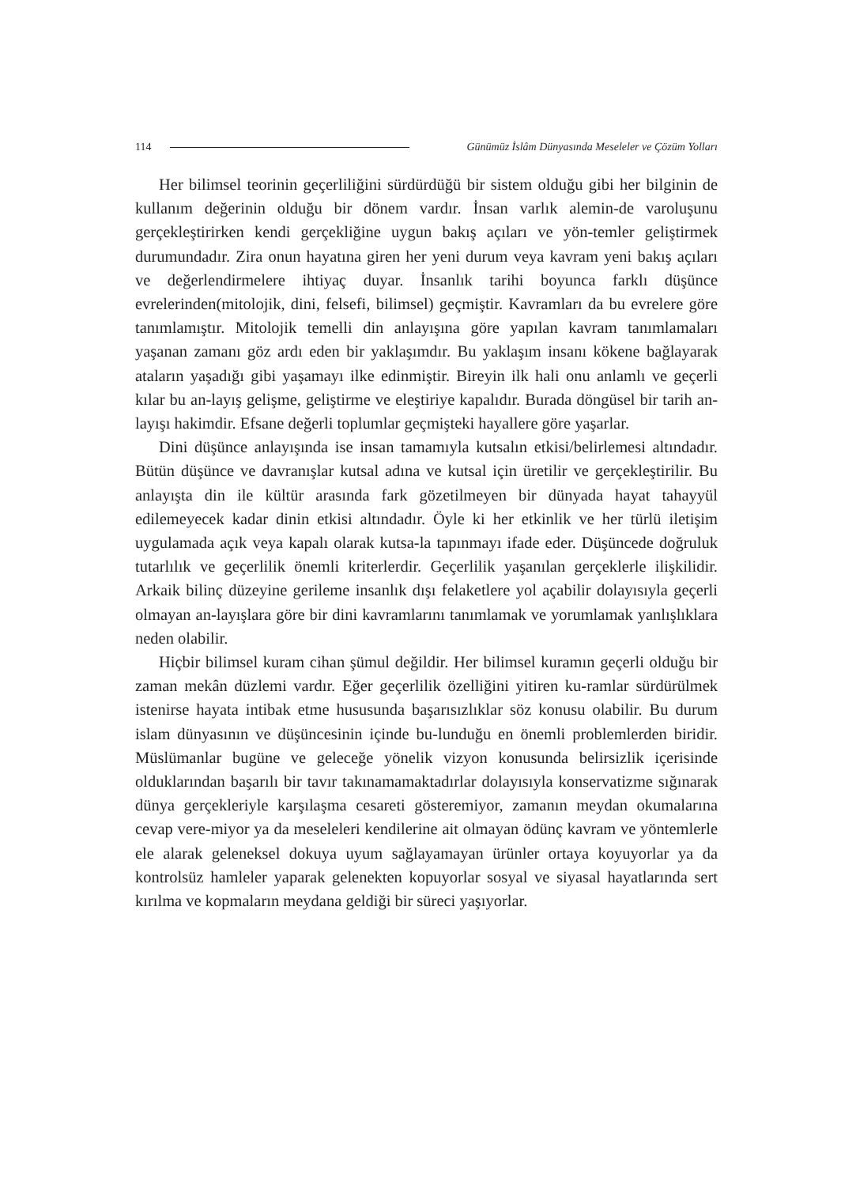114 Günümüz İslâm Dünyasında Meseleler ve Çözüm Yolları
Her bilimsel teorinin geçerliliğini sürdürdüğü bir sistem olduğu gibi her bilginin de kullanım değerinin olduğu bir dönem vardır. İnsan varlık alemin-de varoluşunu gerçekleştirirken kendi gerçekliğine uygun bakış açıları ve yön-temler geliştirmek durumundadır. Zira onun hayatına giren her yeni durum veya kavram yeni bakış açıları ve değerlendirmelere ihtiyaç duyar. İnsanlık tarihi boyunca farklı düşünce evrelerinden(mitolojik, dini, felsefi, bilimsel) geçmiştir. Kavramları da bu evrelere göre tanımlamıştır. Mitolojik temelli din anlayışına göre yapılan kavram tanımlamaları yaşanan zamanı göz ardı eden bir yaklaşımdır. Bu yaklaşım insanı kökene bağlayarak ataların yaşadığı gibi yaşamayı ilke edinmiştir. Bireyin ilk hali onu anlamlı ve geçerli kılar bu an-layış gelişme, geliştirme ve eleştiriye kapalıdır. Burada döngüsel bir tarih an-layışı hakimdir. Efsane değerli toplumlar geçmişteki hayallere göre yaşarlar.
Dini düşünce anlayışında ise insan tamamıyla kutsalın etkisi/belirlemesi altındadır. Bütün düşünce ve davranışlar kutsal adına ve kutsal için üretilir ve gerçekleştirilir. Bu anlayışta din ile kültür arasında fark gözetilmeyen bir dünyada hayat tahayyül edilemeyecek kadar dinin etkisi altındadır. Öyle ki her etkinlik ve her türlü iletişim uygulamada açık veya kapalı olarak kutsa-la tapınmayı ifade eder. Düşüncede doğruluk tutarlılık ve geçerlilik önemli kriterlerdir. Geçerlilik yaşanılan gerçeklerle ilişkilidir. Arkaik bilinç düzeyine gerileme insanlık dışı felaketlere yol açabilir dolayısıyla geçerli olmayan an-layışlara göre bir dini kavramlarını tanımlamak ve yorumlamak yanlışlıklara neden olabilir.
Hiçbir bilimsel kuram cihan şümul değildir. Her bilimsel kuramın geçerli olduğu bir zaman mekân düzlemi vardır. Eğer geçerlilik özelliğini yitiren ku-ramlar sürdürülmek istenirse hayata intibak etme hususunda başarısızlıklar söz konusu olabilir. Bu durum islam dünyasının ve düşüncesinin içinde bu-lunduğu en önemli problemlerden biridir. Müslümanlar bugüne ve geleceğe yönelik vizyon konusunda belirsizlik içerisinde olduklarından başarılı bir tavır takınamamaktadırlar dolayısıyla konservatizme sığınarak dünya gerçekleriyle karşılaşma cesareti gösteremiyor, zamanın meydan okumalarına cevap vere-miyor ya da meseleleri kendilerine ait olmayan ödünç kavram ve yöntemlerle ele alarak geleneksel dokuya uyum sağlayamayan ürünler ortaya koyuyorlar ya da kontrolsüz hamleler yaparak gelenekten kopuyorlar sosyal ve siyasal hayatlarında sert kırılma ve kopmaların meydana geldiği bir süreci yaşıyorlar.